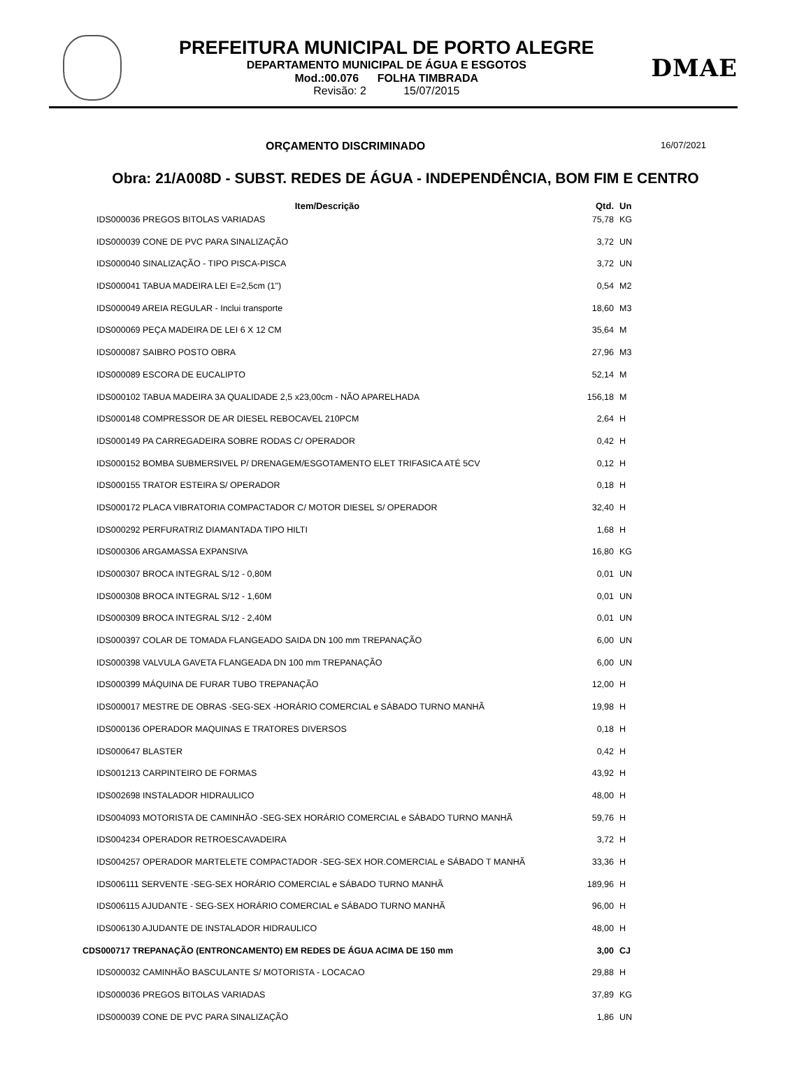PREFEITURA MUNICIPAL DE PORTO ALEGRE
DEPARTAMENTO MUNICIPAL DE ÁGUA E ESGOTOS
Mod.:00.076 FOLHA TIMBRADA
Revisão: 2 15/07/2015
DMAE
ORÇAMENTO DISCRIMINADO 16/07/2021
Obra: 21/A008D - SUBST. REDES DE ÁGUA - INDEPENDÊNCIA, BOM FIM E CENTRO
| Item/Descrição | Qtd. | Un |
| --- | --- | --- |
| IDS000036 PREGOS BITOLAS VARIADAS | 75,78 | KG |
| IDS000039 CONE DE PVC PARA SINALIZAÇÃO | 3,72 | UN |
| IDS000040 SINALIZAÇÃO - TIPO PISCA-PISCA | 3,72 | UN |
| IDS000041 TABUA MADEIRA LEI E=2,5cm (1") | 0,54 | M2 |
| IDS000049 AREIA REGULAR - Inclui transporte | 18,60 | M3 |
| IDS000069 PEÇA MADEIRA DE LEI 6 X 12 CM | 35,64 | M |
| IDS000087 SAIBRO POSTO OBRA | 27,96 | M3 |
| IDS000089 ESCORA DE EUCALIPTO | 52,14 | M |
| IDS000102 TABUA MADEIRA 3A QUALIDADE 2,5 x23,00cm - NÃO APARELHADA | 156,18 | M |
| IDS000148 COMPRESSOR DE AR DIESEL REBOCAVEL 210PCM | 2,64 | H |
| IDS000149 PA CARREGADEIRA SOBRE RODAS C/ OPERADOR | 0,42 | H |
| IDS000152 BOMBA SUBMERSIVEL P/ DRENAGEM/ESGOTAMENTO ELET TRIFASICA ATÉ 5CV | 0,12 | H |
| IDS000155 TRATOR ESTEIRA S/ OPERADOR | 0,18 | H |
| IDS000172 PLACA VIBRATORIA COMPACTADOR C/ MOTOR DIESEL S/ OPERADOR | 32,40 | H |
| IDS000292 PERFURATRIZ DIAMANTADA TIPO HILTI | 1,68 | H |
| IDS000306 ARGAMASSA EXPANSIVA | 16,80 | KG |
| IDS000307 BROCA INTEGRAL S/12 - 0,80M | 0,01 | UN |
| IDS000308 BROCA INTEGRAL S/12 - 1,60M | 0,01 | UN |
| IDS000309 BROCA INTEGRAL S/12 - 2,40M | 0,01 | UN |
| IDS000397 COLAR DE TOMADA FLANGEADO SAIDA DN 100 mm TREPANAÇÃO | 6,00 | UN |
| IDS000398 VALVULA GAVETA FLANGEADA DN 100 mm TREPANAÇÃO | 6,00 | UN |
| IDS000399 MÁQUINA DE FURAR TUBO TREPANAÇÃO | 12,00 | H |
| IDS000017 MESTRE DE OBRAS -SEG-SEX -HORÁRIO COMERCIAL e SÁBADO TURNO MANHÃ | 19,98 | H |
| IDS000136 OPERADOR MAQUINAS E TRATORES DIVERSOS | 0,18 | H |
| IDS000647 BLASTER | 0,42 | H |
| IDS001213 CARPINTEIRO DE FORMAS | 43,92 | H |
| IDS002698 INSTALADOR HIDRAULICO | 48,00 | H |
| IDS004093 MOTORISTA DE CAMINHÃO -SEG-SEX HORÁRIO COMERCIAL e SÁBADO TURNO MANHÃ | 59,76 | H |
| IDS004234 OPERADOR RETROESCAVADEIRA | 3,72 | H |
| IDS004257 OPERADOR MARTELETE COMPACTADOR -SEG-SEX HOR.COMERCIAL e SÁBADO T MANHÃ | 33,36 | H |
| IDS006111 SERVENTE -SEG-SEX HORÁRIO COMERCIAL e SÁBADO TURNO MANHÃ | 189,96 | H |
| IDS006115 AJUDANTE - SEG-SEX HORÁRIO COMERCIAL e SÁBADO TURNO MANHÃ | 96,00 | H |
| IDS006130 AJUDANTE DE INSTALADOR HIDRAULICO | 48,00 | H |
| CDS000717 TREPANAÇÃO (ENTRONCAMENTO) EM REDES DE ÁGUA ACIMA DE 150 mm | 3,00 | CJ |
| IDS000032 CAMINHÃO BASCULANTE S/ MOTORISTA - LOCACAO | 29,88 | H |
| IDS000036 PREGOS BITOLAS VARIADAS | 37,89 | KG |
| IDS000039 CONE DE PVC PARA SINALIZAÇÃO | 1,86 | UN |